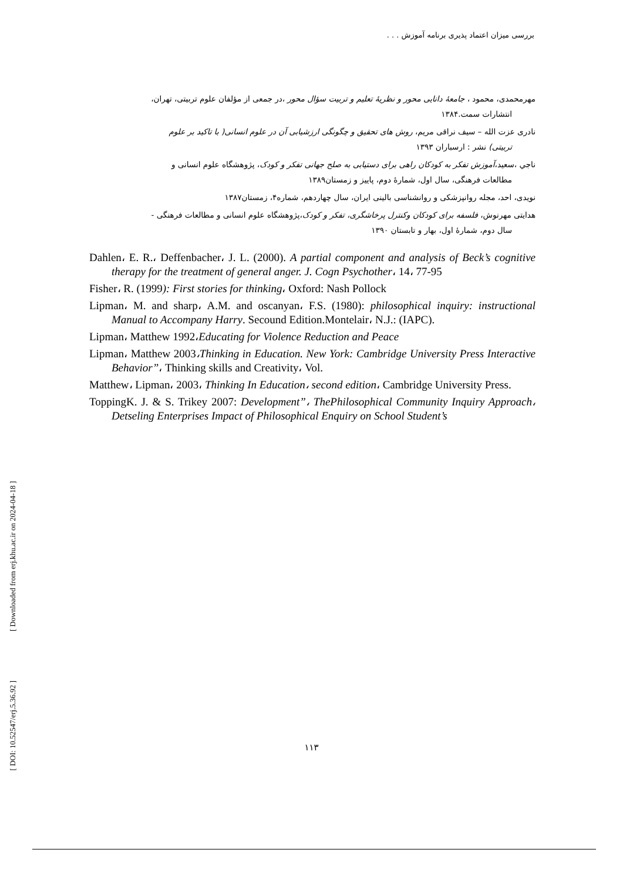بررسی میزان اعتماد پذیری برنامه آموزش . . .
مهرمحمدی، محمود ، جامعهٔ دانایی محور و نظریهٔ تعلیم و تربیت سؤال محور ،در جمعی از مؤلفان علوم تربیتی، تهران،
انتشارات سمت.۱۳۸۴
نادری عزت الله – سیف نراقی مریم، روش های تحقیق و چگونگی ارزشیابی آن در علوم انسانی( با تاکید بر علوم
تربیتی) نشر : ارسباران ۱۳۹۳
ناجي ،سعید،آموزش تفکر به کودکان راهی برای دستیابی به صلح جهانی تفکر و کودک، پژوهشگاه علوم انسانی و
مطالعات فرهنگی، سال اول، شمارهٔ دوم، پاییز و زمستان۱۳۸۹
نویدی، احد، مجله روانپزشکی و روانشناسی بالینی ایران، سال چهاردهم، شماره۴، زمستان۱۳۸۷
هدایتی مهرنوش، فلسفه برای کودکان وکنترل پرخاشگری، تفکر و کودک،پژوهشگاه علوم انسانی و مطالعات فرهنگی -
سال دوم، شمارهٔ اول، بهار و تابستان ۱۳۹۰
Dahlen، E. R.، Deffenbacher، J. L. (2000). A partial component and analysis of Beck’s cognitive therapy for the treatment of general anger. J. Cogn Psychother، 14، 77-95
Fisher، R. (1999): First stories for thinking، Oxford: Nash Pollock
Lipman، M. and sharp، A.M. and oscanyan، F.S. (1980): philosophical inquiry: instructional Manual to Accompany Harry. Secound Edition.Montelair، N.J.: (IAPC).
Lipman، Matthew 1992،Educating for Violence Reduction and Peace
Lipman، Matthew 2003،Thinking in Education. New York: Cambridge University Press Interactive Behavior”، Thinking skills and Creativity، Vol.
Matthew، Lipman، 2003، Thinking In Education، second edition، Cambridge University Press.
ToppingK. J. & S. Trikey 2007: Development”، ThePhilosophical Community Inquiry Approach، Detseling Enterprises Impact of Philosophical Enquiry on School Student’s
[ Downloaded from erj.khu.ac.ir on 2024-04-18 ]
[ DOI: 10.52547/erj.5.36.92 ]
۱۱۳